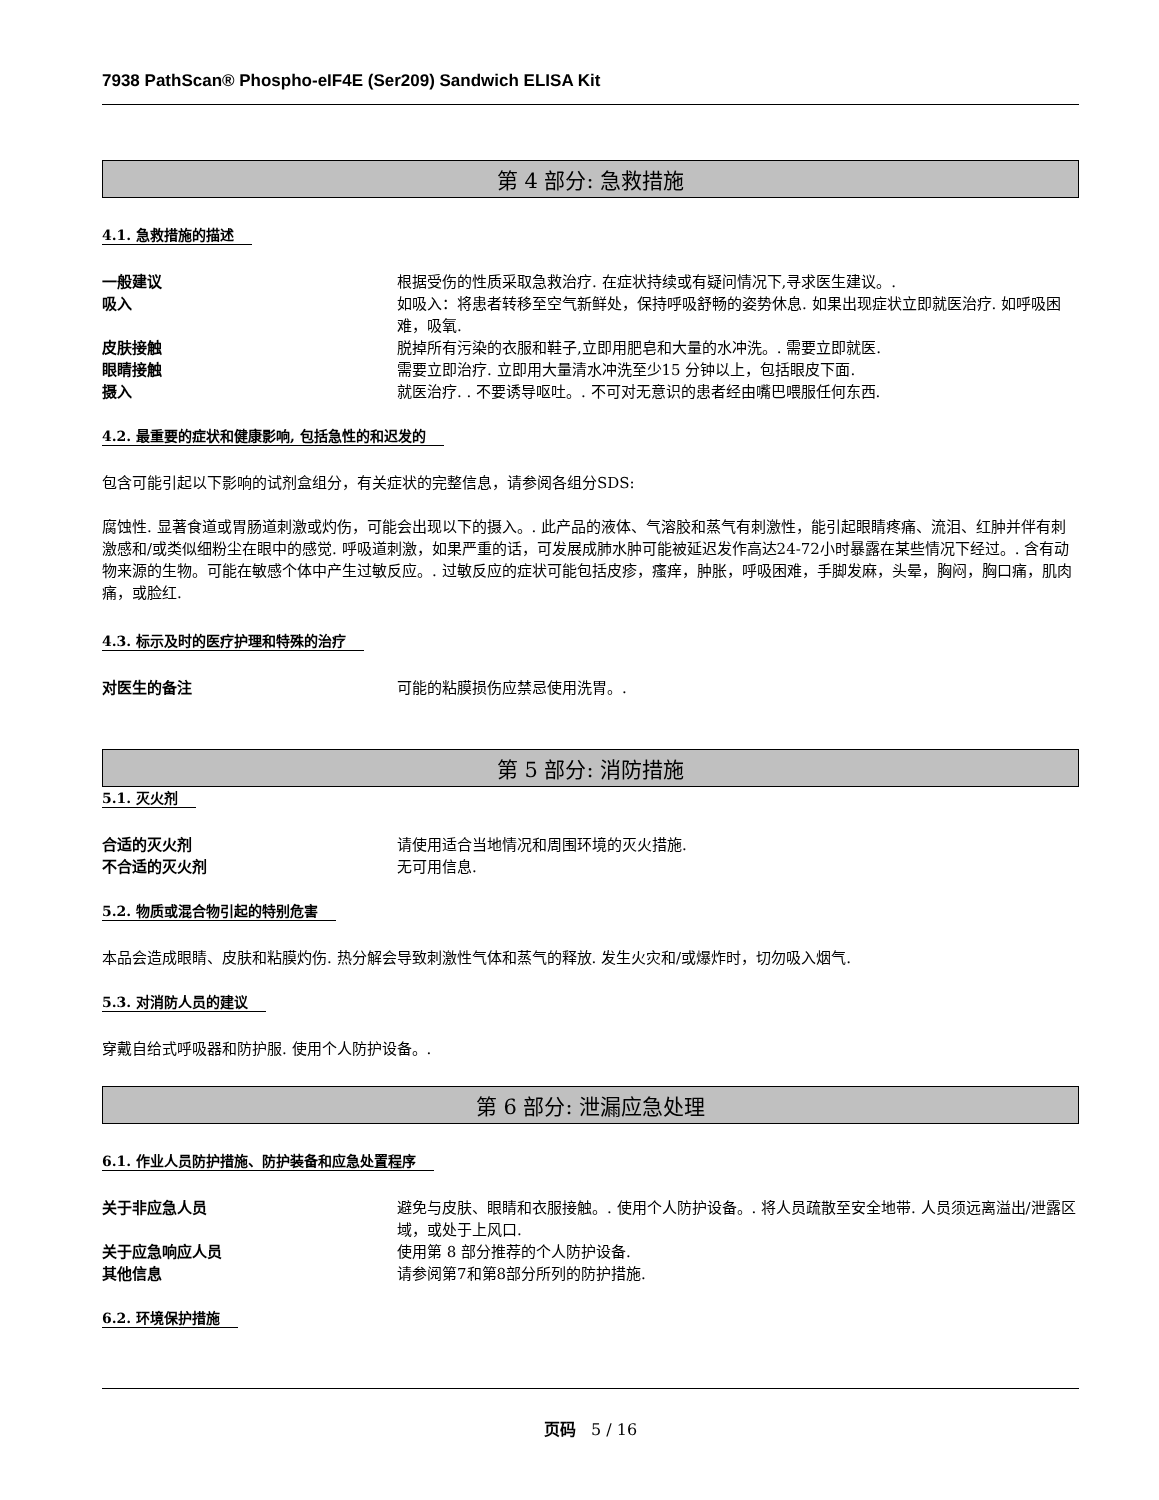7938 PathScan® Phospho-eIF4E (Ser209) Sandwich ELISA Kit
第 4 部分: 急救措施
4.1. 急救措施的描述
一般建议 根据受伤的性质采取急救治疗. 在症状持续或有疑问情况下,寻求医生建议。.
吸入 如吸入：将患者转移至空气新鲜处，保持呼吸舒畅的姿势休息. 如果出现症状立即就医治疗. 如呼吸困难，吸氧.
皮肤接触 脱掉所有污染的衣服和鞋子,立即用肥皂和大量的水冲洗。. 需要立即就医.
眼睛接触 需要立即治疗. 立即用大量清水冲洗至少15 分钟以上，包括眼皮下面.
摄入 就医治疗. . 不要诱导呕吐。. 不可对无意识的患者经由嘴巴喂服任何东西.
4.2. 最重要的症状和健康影响, 包括急性的和迟发的
包含可能引起以下影响的试剂盒组分，有关症状的完整信息，请参阅各组分SDS:
腐蚀性. 显著食道或胃肠道刺激或灼伤，可能会出现以下的摄入。. 此产品的液体、气溶胶和蒸气有刺激性，能引起眼睛疼痛、流泪、红肿并伴有刺激感和/或类似细粉尘在眼中的感觉. 呼吸道刺激，如果严重的话，可发展成肺水肿可能被延迟发作高达24-72小时暴露在某些情况下经过。. 含有动物来源的生物。可能在敏感个体中产生过敏反应。. 过敏反应的症状可能包括皮疹，瘙痒，肿胀，呼吸困难，手脚发麻，头晕，胸闷，胸口痛，肌肉痛，或脸红.
4.3. 标示及时的医疗护理和特殊的治疗
对医生的备注 可能的粘膜损伤应禁忌使用洗胃。.
第 5 部分: 消防措施
5.1. 灭火剂
合适的灭火剂 请使用适合当地情况和周围环境的灭火措施.
不合适的灭火剂 无可用信息.
5.2. 物质或混合物引起的特别危害
本品会造成眼睛、皮肤和粘膜灼伤. 热分解会导致刺激性气体和蒸气的释放. 发生火灾和/或爆炸时，切勿吸入烟气.
5.3. 对消防人员的建议
穿戴自给式呼吸器和防护服. 使用个人防护设备。.
第 6 部分: 泄漏应急处理
6.1. 作业人员防护措施、防护装备和应急处置程序
关于非应急人员 避免与皮肤、眼睛和衣服接触。. 使用个人防护设备。. 将人员疏散至安全地带. 人员须远离溢出/泄露区域，或处于上风口.
关于应急响应人员 使用第 8 部分推荐的个人防护设备.
其他信息 请参阅第7和第8部分所列的防护措施.
6.2. 环境保护措施
页码 5 / 16